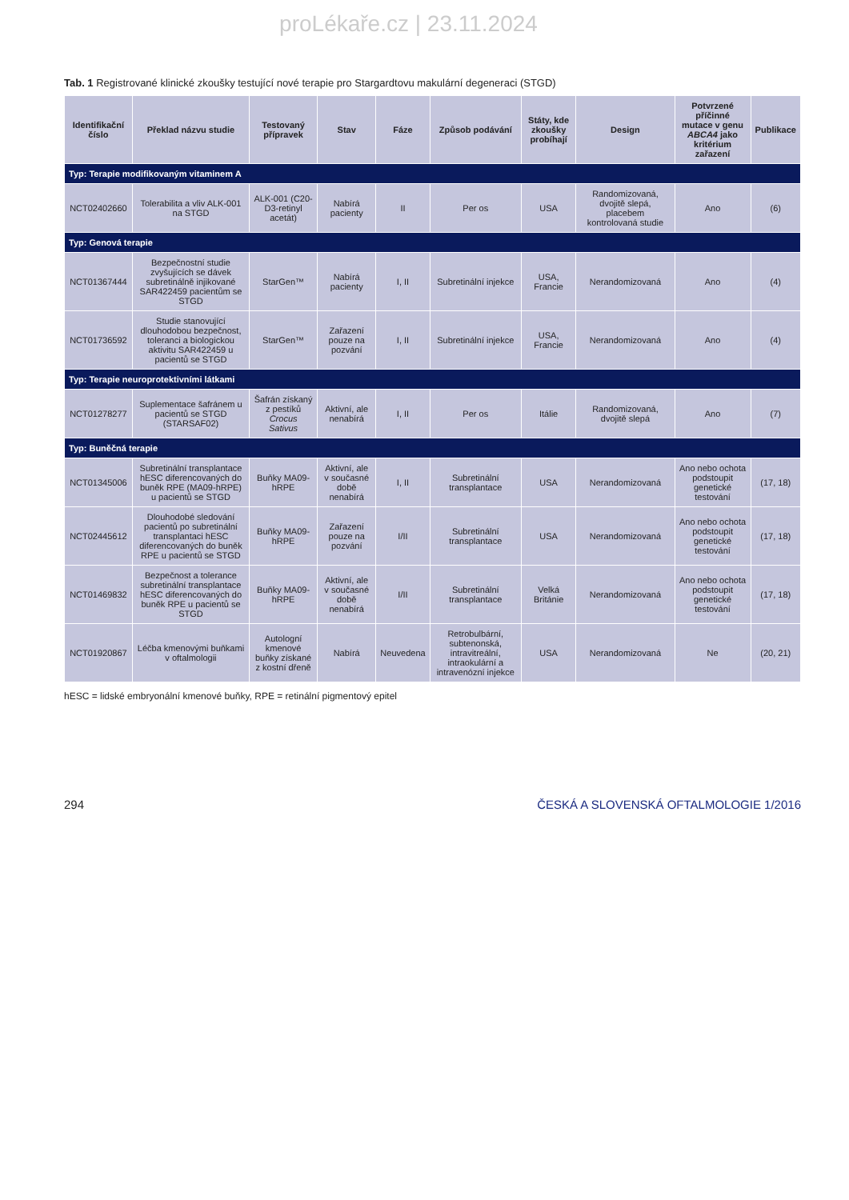proLékaře.cz | 23.11.2024
Tab. 1 Registrované klinické zkoušky testující nové terapie pro Stargardtovu makulární degeneraci (STGD)
| Identifikační číslo | Překlad názvu studie | Testovaný přípravek | Stav | Fáze | Způsob podávání | Státy, kde zkoušky probíhají | Design | Potvrzené příčinné mutace v genu ABCA4 jako kritérium zařazení | Publikace |
| --- | --- | --- | --- | --- | --- | --- | --- | --- | --- |
| Typ: Terapie modifikovaným vitaminem A | | | | | | | | | |
| NCT02402660 | Tolerabilita a vliv ALK-001 na STGD | ALK-001 (C20-D3-retinyl acetát) | Nabírá pacienty | II | Per os | USA | Randomizovaná, dvojitě slepá, placebem kontrolovaná studie | Ano | (6) |
| Typ: Genová terapie | | | | | | | | | |
| NCT01367444 | Bezpečnostní studie zvyšujících se dávek subretinálně injikované SAR422459 pacientům se STGD | StarGen™ | Nabírá pacienty | I, II | Subretinální injekce | USA, Francie | Nerandomizovaná | Ano | (4) |
| NCT01736592 | Studie stanovující dlouhodobou bezpečnost, toleranci a biologickou aktivitu SAR422459 u pacientů se STGD | StarGen™ | Zařazení pouze na pozvání | I, II | Subretinální injekce | USA, Francie | Nerandomizovaná | Ano | (4) |
| Typ: Terapie neuroprotektivními látkami | | | | | | | | | |
| NCT01278277 | Suplementace šafránem u pacientů se STGD (STARSAF02) | Šafrán získaný z pestíků Crocus Sativus | Aktivní, ale nenabírá | I, II | Per os | Itálie | Randomizovaná, dvojitě slepá | Ano | (7) |
| Typ: Buněčná terapie | | | | | | | | | |
| NCT01345006 | Subretinální transplantace hESC diferencovaných do buněk RPE (MA09-hRPE) u pacientů se STGD | Buňky MA09-hRPE | Aktivní, ale v současné době nenabírá | I, II | Subretinální transplantace | USA | Nerandomizovaná | Ano nebo ochota podstoupit genetické testování | (17, 18) |
| NCT02445612 | Dlouhodobé sledování pacientů po subretinální transplantaci hESC diferencovaných do buněk RPE u pacientů se STGD | Buňky MA09-hRPE | Zařazení pouze na pozvání | I/II | Subretinální transplantace | USA | Nerandomizovaná | Ano nebo ochota podstoupit genetické testování | (17, 18) |
| NCT01469832 | Bezpečnost a tolerance subretinální transplantace hESC diferencovaných do buněk RPE u pacientů se STGD | Buňky MA09-hRPE | Aktivní, ale v současné době nenabírá | I/II | Subretinální transplantace | Velká Británie | Nerandomizovaná | Ano nebo ochota podstoupit genetické testování | (17, 18) |
| NCT01920867 | Léčba kmenovými buňkami v oftalmologii | Autologní kmenové buňky získané z kostní dřeně | Nabírá | Neuvedena | Retrobulbární, subtenonská, intravitreální, intraokulární a intravenózní injekce | USA | Nerandomizovaná | Ne | (20, 21) |
hESC = lidské embryonální kmenové buňky, RPE = retinální pigmentový epitel
294 ČESKÁ A SLOVENSKÁ OFTALMOLOGIE 1/2016